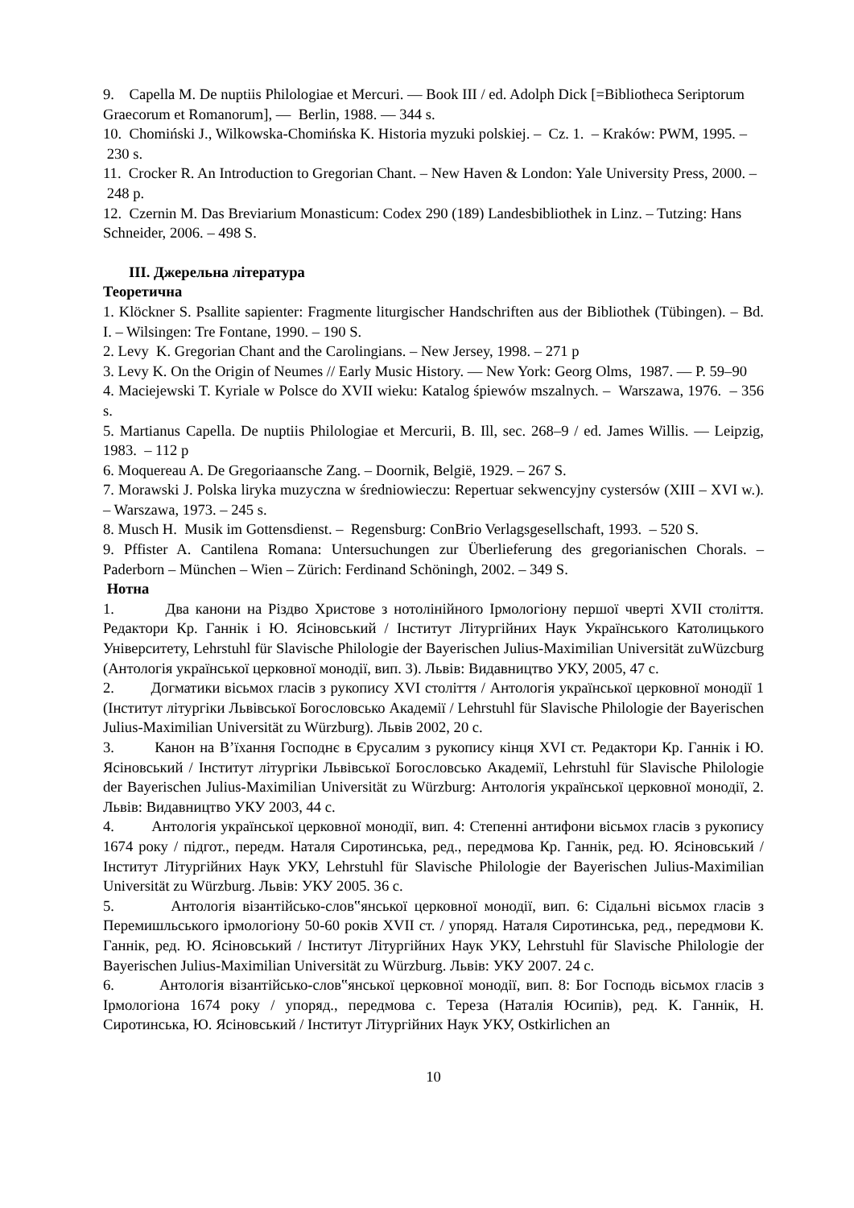9. Capella M. De nuptiis Philologiae et Mercuri. — Book III / ed. Adolph Dick [=Bibliotheca Seriptorum Graecorum et Romanorum], — Berlin, 1988. — 344 s.
10. Chomiński J., Wilkowska-Chomińska K. Historia myzuki polskiej. – Cz. 1. – Kraków: PWM, 1995. – 230 s.
11. Crocker R. An Introduction to Gregorian Chant. – New Haven & London: Yale University Press, 2000. – 248 p.
12. Czernin M. Das Breviarium Monasticum: Codex 290 (189) Landesbibliothek in Linz. – Tutzing: Hans Schneider, 2006. – 498 S.
ІІІ. Джерельна література
Теоретична
1. Klöckner S. Psallite sapienter: Fragmente liturgischer Handschriften aus der Bibliothek (Tübingen). – Bd. I. – Wilsingen: Tre Fontane, 1990. – 190 S.
2. Levy K. Gregorian Chant and the Carolingians. – New Jersey, 1998. – 271 p
3. Levy K. On the Origin of Neumes // Early Music History. — New York: Georg Olms, 1987. — P. 59–90
4. Maciejewski T. Kyriale w Polsce do XVII wieku: Katalog śpiewów mszalnych. – Warszawa, 1976. – 356 s.
5. Martianus Capella. De nuptiis Philologiae et Mercurii, B. Ill, sec. 268–9 / ed. James Willis. — Leipzig, 1983. – 112 p
6. Moquereau A. De Gregoriaansche Zang. – Doornik, België, 1929. – 267 S.
7. Morawski J. Polska liryka muzyczna w średniowieczu: Repertuar sekwencyjny cystersów (XIII – XVI w.). – Warszawa, 1973. – 245 s.
8. Musch H. Musik im Gottensdienst. – Regensburg: ConBrio Verlagsgesellschaft, 1993. – 520 S.
9. Pffister A. Cantilena Romana: Untersuchungen zur Überlieferung des gregorianischen Chorals. – Paderborn – München – Wien – Zürich: Ferdinand Schöningh, 2002. – 349 S.
Нотна
1. Два канони на Різдво Христове з нотолінійного Ірмологіону першої чверті XVII століття. Редактори Кр. Ганнік і Ю. Ясіновський / Інститут Літургійних Наук Українського Католицького Університету, Lehrstuhl für Slavische Philologie der Bayerischen Julius-Maximilian Universität zuWüzcburg (Антологія української церковної монодії, вип. 3). Львів: Видавництво УКУ, 2005, 47 с.
2. Догматики вісьмох гласів з рукопису XVI століття / Антологія української церковної монодії 1 (Інститут літургіки Львівської Богословсько Академії / Lehrstuhl für Slavische Philologie der Bayerischen Julius-Maximilian Universität zu Würzburg). Львів 2002, 20 с.
3. Канон на В’їхання Господнє в Єрусалим з рукопису кінця XVI ст. Редактори Кр. Ганнік і Ю. Ясіновський / Інститут літургіки Львівської Богословсько Академії, Lehrstuhl für Slavische Philologie der Bayerischen Julius-Maximilian Universität zu Würzburg: Антологія української церковної монодії, 2. Львів: Видавництво УКУ 2003, 44 с.
4. Антологія української церковної монодії, вип. 4: Степенні антифони вісьмох гласів з рукопису 1674 року / підгот., передм. Наталя Сиротинська, ред., передмова Кр. Ганнік, ред. Ю. Ясіновський / Інститут Літургійних Наук УКУ, Lehrstuhl für Slavische Philologie der Bayerischen Julius-Maximilian Universität zu Würzburg. Львів: УКУ 2005. 36 с.
5. Антологія візантійсько-слов‟янської церковної монодії, вип. 6: Сідальні вісьмох гласів з Перемишльського ірмологіону 50-60 років XVII ст. / упоряд. Наталя Сиротинська, ред., передмови К. Ганнік, ред. Ю. Ясіновський / Інститут Літургійних Наук УКУ, Lehrstuhl für Slavische Philologie der Bayerischen Julius-Maximilian Universität zu Würzburg. Львів: УКУ 2007. 24 с.
6. Антологія візантійсько-слов‟янської церковної монодії, вип. 8: Бог Господь вісьмох гласів з Ірмологіона 1674 року / упоряд., передмова с. Тереза (Наталія Юсипів), ред. К. Ганнік, Н. Сиротинська, Ю. Ясіновський / Інститут Літургійних Наук УКУ, Ostkirlichen an
10